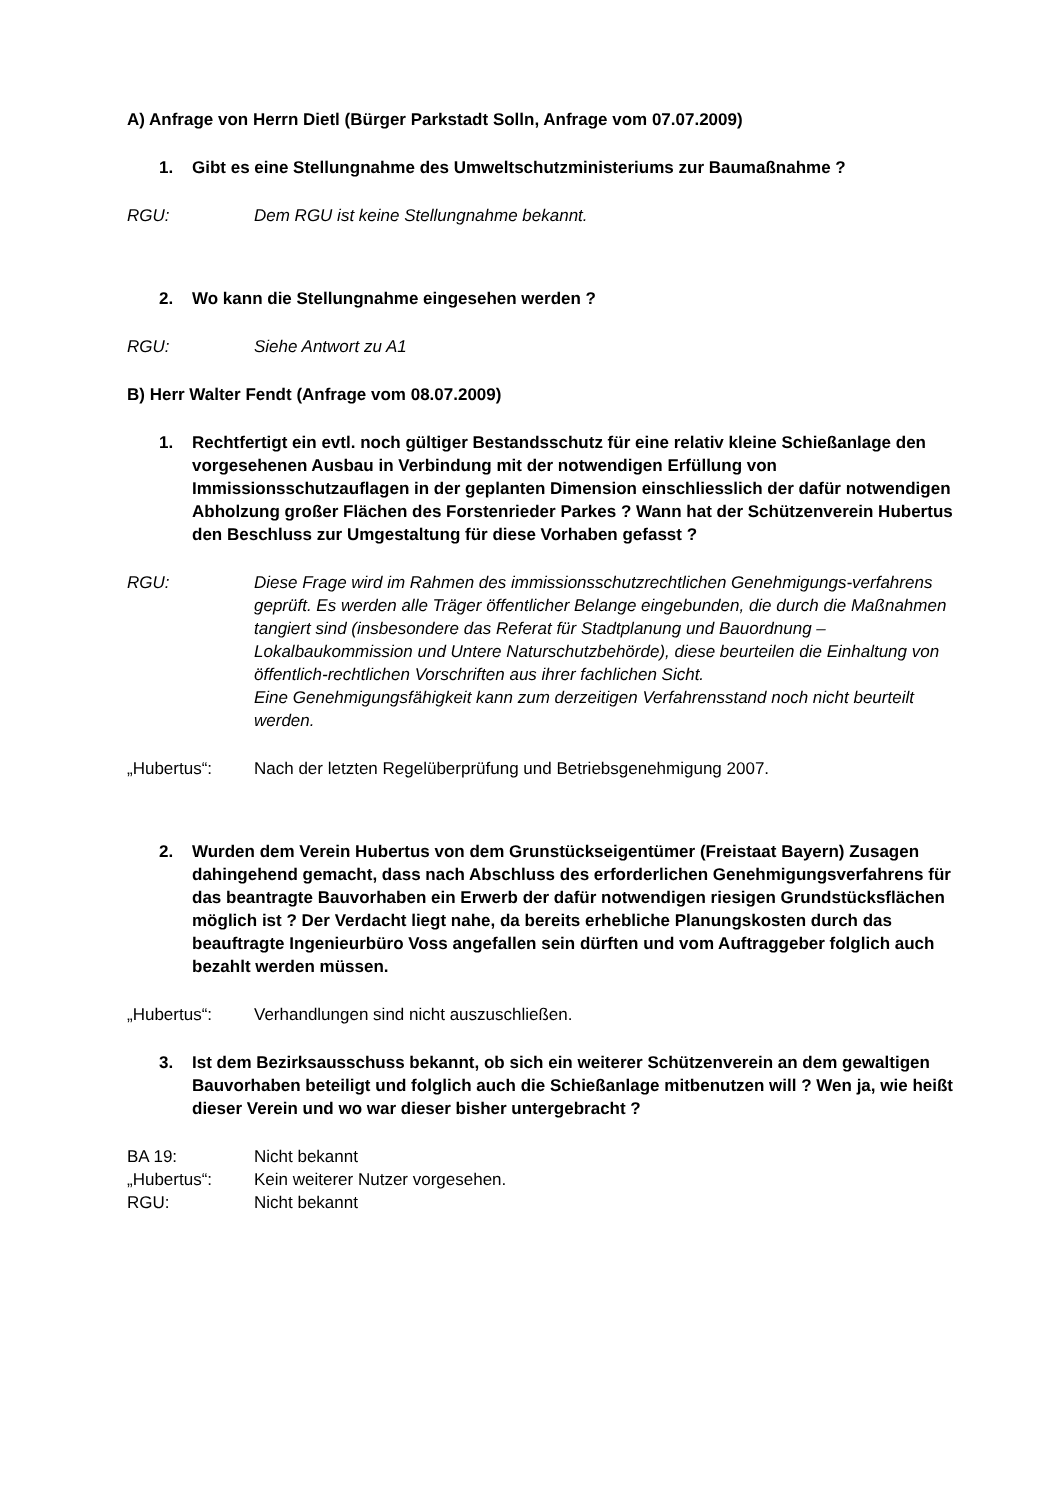A) Anfrage von Herrn Dietl (Bürger Parkstadt Solln, Anfrage vom 07.07.2009)
1. Gibt es eine Stellungnahme des Umweltschutzministeriums zur Baumaßnahme ?
RGU: Dem RGU ist keine Stellungnahme bekannt.
2. Wo kann die Stellungnahme eingesehen werden ?
RGU: Siehe Antwort zu A1
B) Herr Walter Fendt (Anfrage vom 08.07.2009)
1. Rechtfertigt ein evtl. noch gültiger Bestandsschutz für eine relativ kleine Schießanlage den vorgesehenen Ausbau in Verbindung mit der notwendigen Erfüllung von Immissionsschutzauflagen in der geplanten Dimension einschliesslich der dafür notwendigen Abholzung großer Flächen des Forstenrieder Parkes ? Wann hat der Schützenverein Hubertus den Beschluss zur Umgestaltung für diese Vorhaben gefasst ?
RGU: Diese Frage wird im Rahmen des immissionsschutzrechtlichen Genehmigungs-verfahrens geprüft. Es werden alle Träger öffentlicher Belange eingebunden, die durch die Maßnahmen tangiert sind (insbesondere das Referat für Stadtplanung und Bauordnung – Lokalbaukommission und Untere Naturschutzbehörde), diese beurteilen die Einhaltung von öffentlich-rechtlichen Vorschriften aus ihrer fachlichen Sicht.
Eine Genehmigungsfähigkeit kann zum derzeitigen Verfahrensstand noch nicht beurteilt werden.
„Hubertus“: Nach der letzten Regelüberprüfung und Betriebsgenehmigung 2007.
2. Wurden dem Verein Hubertus von dem Grunstückseigentümer (Freistaat Bayern) Zusagen dahingehend gemacht, dass nach Abschluss des erforderlichen Genehmigungsverfahrens für das beantragte Bauvorhaben ein Erwerb der dafür notwendigen riesigen Grundstücksflächen möglich ist ? Der Verdacht liegt nahe, da bereits erhebliche Planungskosten durch das beauftragte Ingenieurbüro Voss angefallen sein dürften und vom Auftraggeber folglich auch bezahlt werden müssen.
„Hubertus“: Verhandlungen sind nicht auszuschließen.
3. Ist dem Bezirksausschuss bekannt, ob sich ein weiterer Schützenverein an dem gewaltigen Bauvorhaben beteiligt und folglich auch die Schießanlage mitbenutzen will ? Wen ja, wie heißt dieser Verein und wo war dieser bisher untergebracht ?
BA 19: Nicht bekannt
„Hubertus“: Kein weiterer Nutzer vorgesehen.
RGU: Nicht bekannt